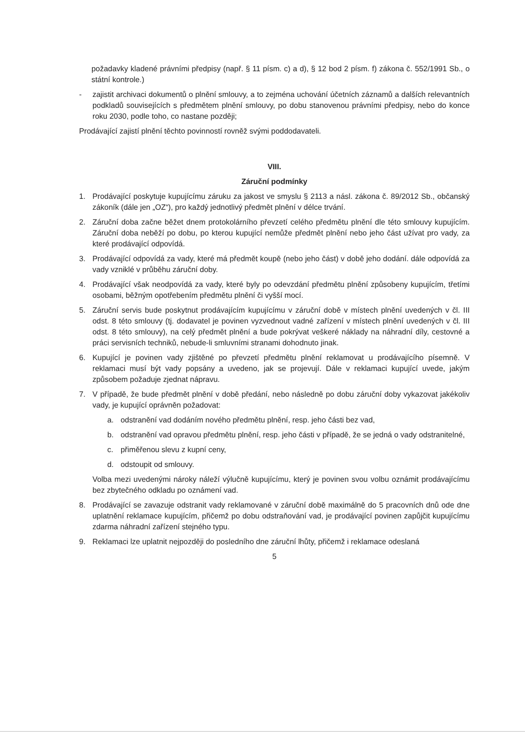požadavky kladené právními předpisy (např. § 11 písm. c) a d), § 12 bod 2 písm. f) zákona č. 552/1991 Sb., o státní kontrole.)
- zajistit archivaci dokumentů o plnění smlouvy, a to zejména uchování účetních záznamů a dalších relevantních podkladů souvisejících s předmětem plnění smlouvy, po dobu stanovenou právními předpisy, nebo do konce roku 2030, podle toho, co nastane později;
Prodávající zajistí plnění těchto povinností rovněž svými poddodavateli.
VIII.
Záruční podmínky
1. Prodávající poskytuje kupujícímu záruku za jakost ve smyslu § 2113 a násl. zákona č. 89/2012 Sb., občanský zákoník (dále jen „OZ“), pro každý jednotlivý předmět plnění v délce trvání.
2. Záruční doba začne běžet dnem protokolárního převzetí celého předmětu plnění dle této smlouvy kupujícím. Záruční doba neběží po dobu, po kterou kupující nemůže předmět plnění nebo jeho část užívat pro vady, za které prodávající odpovídá.
3. Prodávající odpovídá za vady, které má předmět koupě (nebo jeho část) v době jeho dodání. dále odpovídá za vady vzniklé v průběhu záruční doby.
4. Prodávající však neodpovídá za vady, které byly po odevzdání předmětu plnění způsobeny kupujícím, třetími osobami, běžným opotřebením předmětu plnění či vyšší mocí.
5. Záruční servis bude poskytnut prodávajícím kupujícímu v záruční době v místech plnění uvedených v čl. III odst. 8 této smlouvy (tj. dodavatel je povinen vyzvednout vadné zařízení v místech plnění uvedených v čl. III odst. 8 této smlouvy), na celý předmět plnění a bude pokrývat veškeré náklady na náhradní díly, cestovné a práci servisních techniků, nebude-li smluvními stranami dohodnuto jinak.
6. Kupující je povinen vady zjištěné po převzetí předmětu plnění reklamovat u prodávajícího písemně. V reklamaci musí být vady popsány a uvedeno, jak se projevují. Dále v reklamaci kupující uvede, jakým způsobem požaduje zjednat nápravu.
7. V případě, že bude předmět plnění v době předání, nebo následně po dobu záruční doby vykazovat jakékoliv vady, je kupující oprávněn požadovat:
a. odstranění vad dodáním nového předmětu plnění, resp. jeho části bez vad,
b. odstranění vad opravou předmětu plnění, resp. jeho části v případě, že se jedná o vady odstranitelné,
c. přiměřenou slevu z kupní ceny,
d. odstoupit od smlouvy.
Volba mezi uvedenými nároky náleží výlučně kupujícímu, který je povinen svou volbu oznámit prodávajícímu bez zbytečného odkladu po oznámení vad.
8. Prodávající se zavazuje odstranit vady reklamované v záruční době maximálně do 5 pracovních dnů ode dne uplatnění reklamace kupujícím, přičemž po dobu odstraňování vad, je prodávající povinen zapůjčit kupujícímu zdarma náhradní zařízení stejného typu.
9. Reklamaci lze uplatnit nejpozději do posledního dne záruční lhůty, přičemž i reklamace odeslaná
5